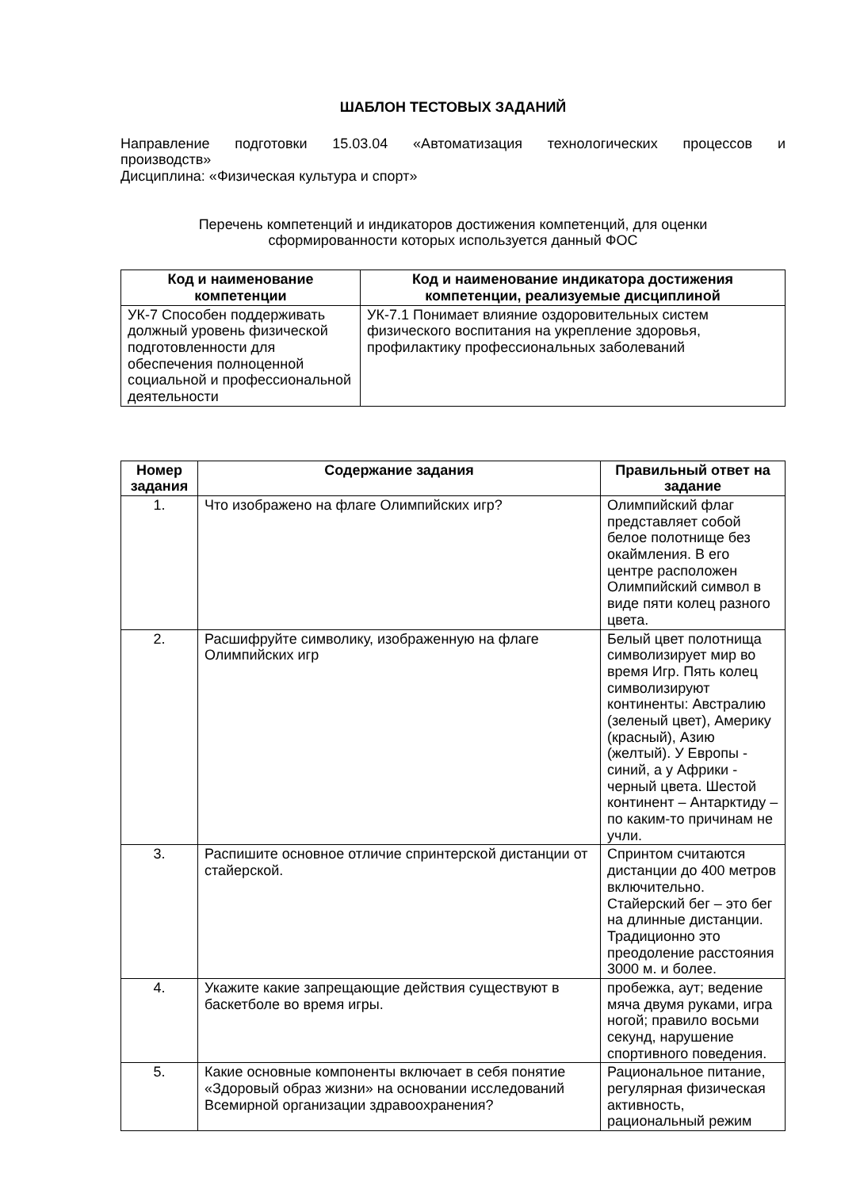ШАБЛОН ТЕСТОВЫХ ЗАДАНИЙ
Направление подготовки 15.03.04 «Автоматизация технологических процессов и
производств»
Дисциплина: «Физическая культура и спорт»
Перечень компетенций и индикаторов достижения компетенций, для оценки
сформированности которых используется данный ФОС
| Код и наименование компетенции | Код и наименование индикатора достижения компетенции, реализуемые дисциплиной |
| --- | --- |
| УК-7 Способен поддерживать должный уровень физической подготовленности для обеспечения полноценной социальной и профессиональной деятельности | УК-7.1 Понимает влияние оздоровительных систем физического воспитания на укрепление здоровья, профилактику профессиональных заболеваний |
| Номер задания | Содержание задания | Правильный ответ на задание |
| --- | --- | --- |
| 1. | Что изображено на флаге Олимпийских игр? | Олимпийский флаг представляет собой белое полотнище без окаймления. В его центре расположен Олимпийский символ в виде пяти колец разного цвета. |
| 2. | Расшифруйте символику, изображенную на флаге Олимпийских игр | Белый цвет полотнища символизирует мир во время Игр. Пять колец символизируют континенты: Австралию (зеленый цвет), Америку (красный), Азию (желтый). У Европы - синий, а у Африки - черный цвета. Шестой континент – Антарктиду – по каким-то причинам не учли. |
| 3. | Распишите основное отличие спринтерской дистанции от стайерской. | Спринтом считаются дистанции до 400 метров включительно. Стайерский бег – это бег на длинные дистанции. Традиционно это преодоление расстояния 3000 м. и более. |
| 4. | Укажите какие запрещающие действия существуют в баскетболе во время игры. | пробежка, аут; ведение мяча двумя руками, игра ногой; правило восьми секунд, нарушение спортивного поведения. |
| 5. | Какие основные компоненты включает в себя понятие «Здоровый образ жизни» на основании исследований Всемирной организации здравоохранения? | Рациональное питание, регулярная физическая активность, рациональный режим |